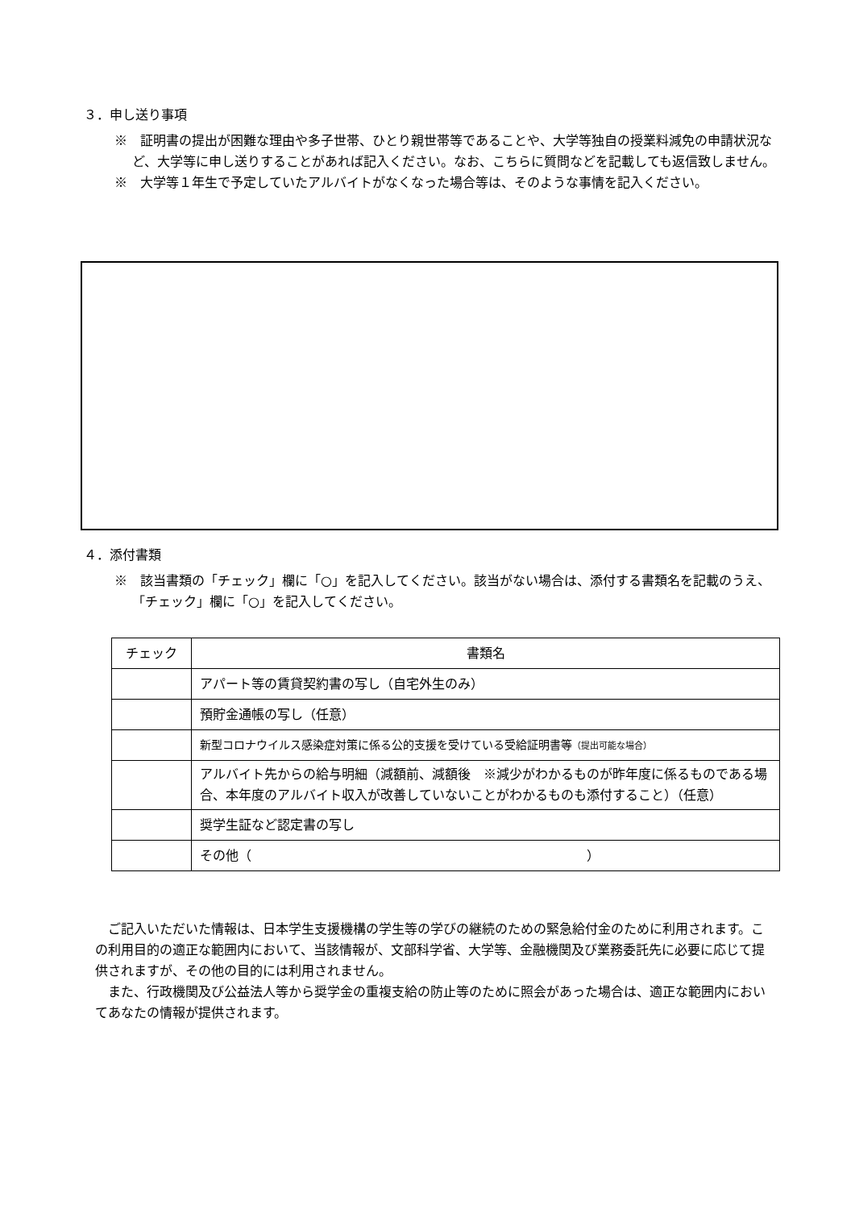３．申し送り事項
※　証明書の提出が困難な理由や多子世帯、ひとり親世帯等であることや、大学等独自の授業料減免の申請状況など、大学等に申し送りすることがあれば記入ください。なお、こちらに質問などを記載しても返信致しません。
※　大学等１年生で予定していたアルバイトがなくなった場合等は、そのような事情を記入ください。
４．添付書類
※　該当書類の「チェック」欄に「○」を記入してください。該当がない場合は、添付する書類名を記載のうえ、「チェック」欄に「○」を記入してください。
| チェック | 書類名 |
| --- | --- |
| | アパート等の賃貸契約書の写し（自宅外生のみ） |
| | 預貯金通帳の写し（任意） |
| | 新型コロナウイルス感染症対策に係る公的支援を受けている受給証明書等 （提出可能な場合） |
| | アルバイト先からの給与明細（減額前、減額後 ※減少がわかるものが昨年度に係るものである場合、本年度のアルバイト収入が改善していないことがわかるものも添付すること）（任意） |
| | 奨学生証など認定書の写し |
| | その他（ ） |
ご記入いただいた情報は、日本学生支援機構の学生等の学びの継続のための緊急給付金のために利用されます。この利用目的の適正な範囲内において、当該情報が、文部科学省、大学等、金融機関及び業務委託先に必要に応じて提供されますが、その他の目的には利用されません。
また、行政機関及び公益法人等から奨学金の重複支給の防止等のために照会があった場合は、適正な範囲内においてあなたの情報が提供されます。